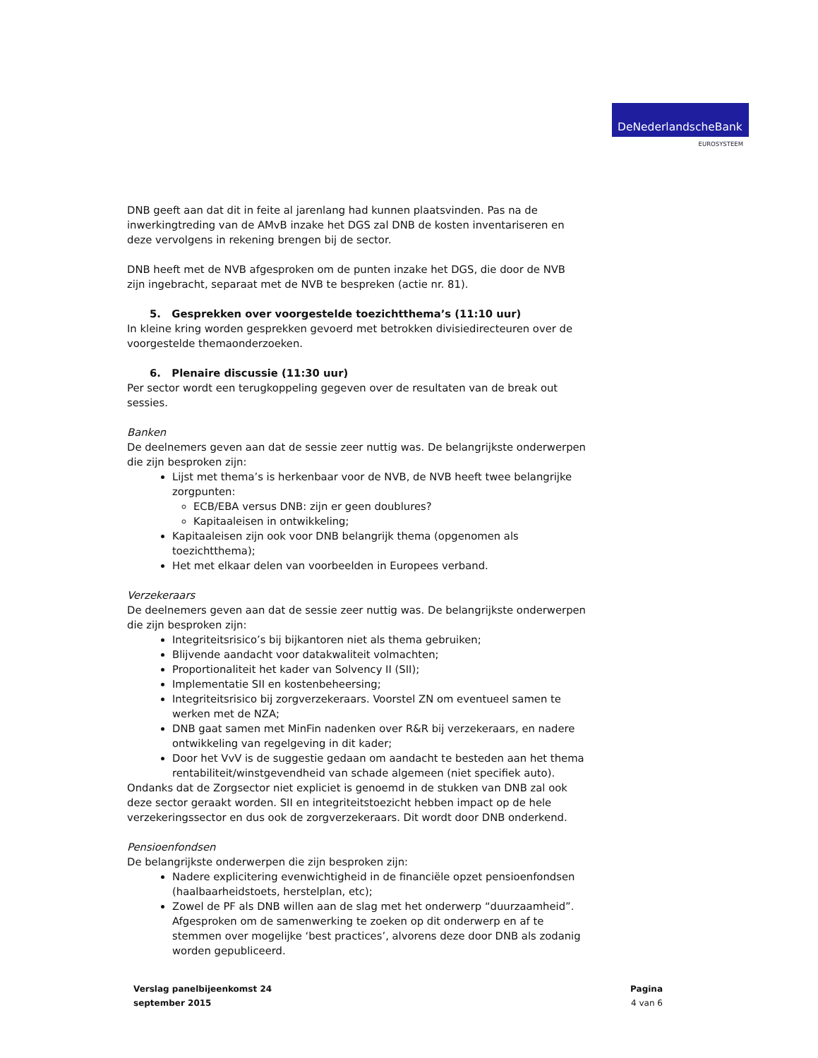DeNederlandscheBank
EUROSYSTEEM
DNB geeft aan dat dit in feite al jarenlang had kunnen plaatsvinden. Pas na de inwerkingtreding van de AMvB inzake het DGS zal DNB de kosten inventariseren en deze vervolgens in rekening brengen bij de sector.
DNB heeft met de NVB afgesproken om de punten inzake het DGS, die door de NVB zijn ingebracht, separaat met de NVB te bespreken (actie nr. 81).
5. Gesprekken over voorgestelde toezichtthema’s (11:10 uur)
In kleine kring worden gesprekken gevoerd met betrokken divisiedirecteuren over de voorgestelde themaonderzoeken.
6. Plenaire discussie (11:30 uur)
Per sector wordt een terugkoppeling gegeven over de resultaten van de break out sessies.
Banken
De deelnemers geven aan dat de sessie zeer nuttig was. De belangrijkste onderwerpen die zijn besproken zijn:
Lijst met thema’s is herkenbaar voor de NVB, de NVB heeft twee belangrijke zorgpunten:
ECB/EBA versus DNB: zijn er geen doublures?
Kapitaaleisen in ontwikkeling;
Kapitaaleisen zijn ook voor DNB belangrijk thema (opgenomen als toezichtthema);
Het met elkaar delen van voorbeelden in Europees verband.
Verzekeraars
De deelnemers geven aan dat de sessie zeer nuttig was. De belangrijkste onderwerpen die zijn besproken zijn:
Integriteitsrisico’s bij bijkantoren niet als thema gebruiken;
Blijvende aandacht voor datakwaliteit volmachten;
Proportionaliteit het kader van Solvency II (SII);
Implementatie SII en kostenbeheersing;
Integriteitsrisico bij zorgverzekeraars. Voorstel ZN om eventueel samen te werken met de NZA;
DNB gaat samen met MinFin nadenken over R&R bij verzekeraars, en nadere ontwikkeling van regelgeving in dit kader;
Door het VvV is de suggestie gedaan om aandacht te besteden aan het thema rentabiliteit/winstgevendheid van schade algemeen (niet specifiek auto).
Ondanks dat de Zorgsector niet expliciet is genoemd in de stukken van DNB zal ook deze sector geraakt worden. SII en integriteitstoezicht hebben impact op de hele verzekeringssector en dus ook de zorgverzekeraars. Dit wordt door DNB onderkend.
Pensioenfondsen
De belangrijkste onderwerpen die zijn besproken zijn:
Nadere explicitering evenwichtigheid in de financiële opzet pensioenfondsen (haalbaarheidstoets, herstelplan, etc);
Zowel de PF als DNB willen aan de slag met het onderwerp “duurzaamheid”. Afgesproken om de samenwerking te zoeken op dit onderwerp en af te stemmen over mogelijke ‘best practices’, alvorens deze door DNB als zodanig worden gepubliceerd.
Verslag panelbijeenkomst 24
september 2015
Pagina
4 van 6